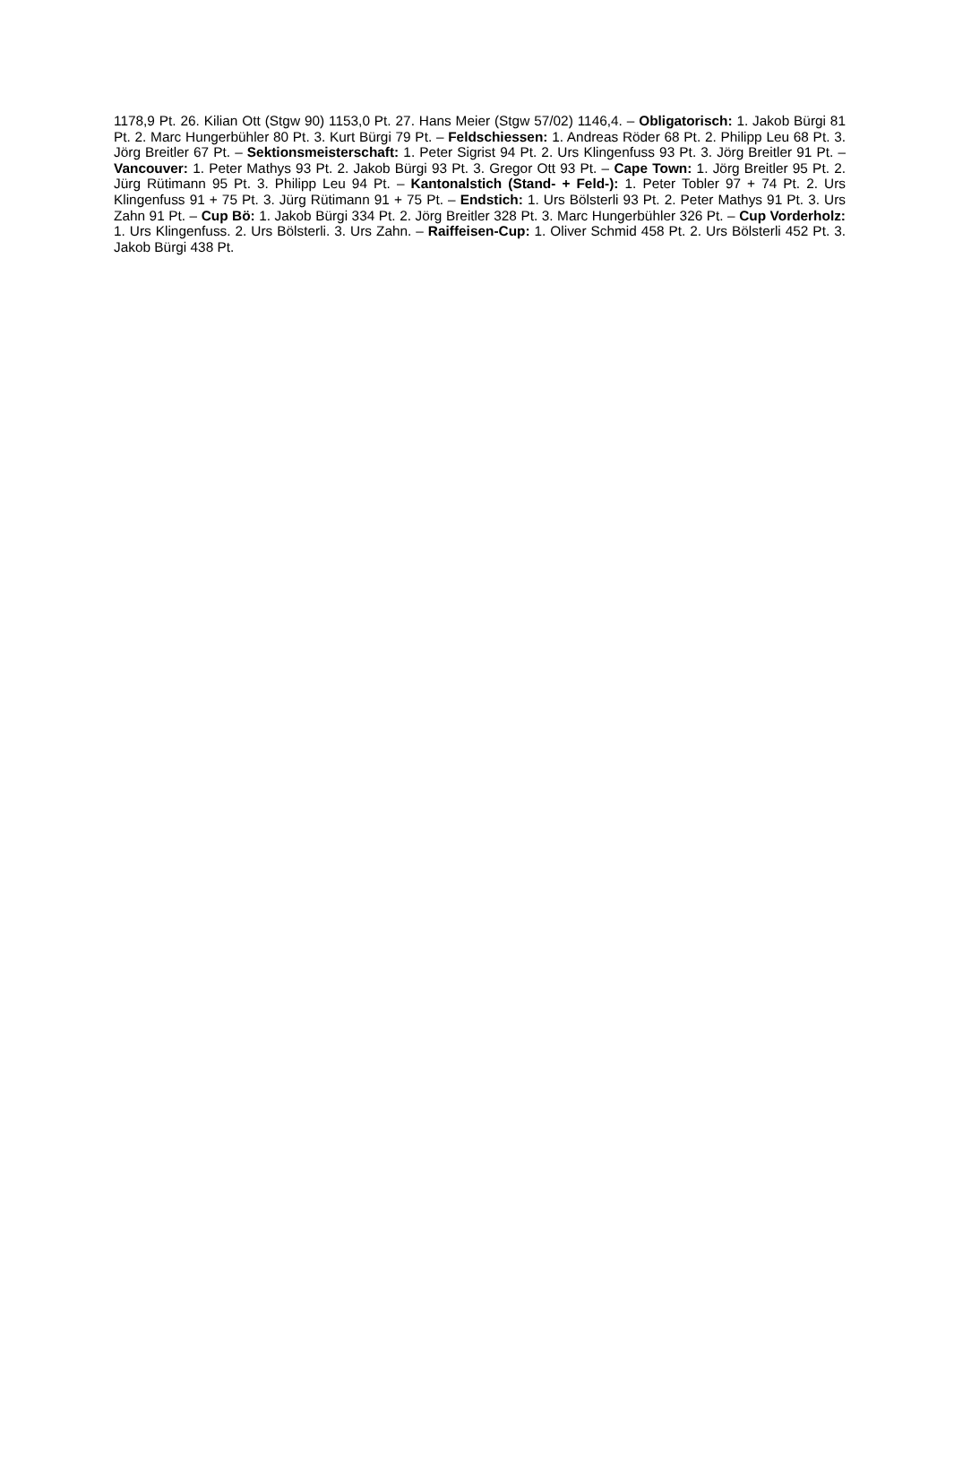1178,9 Pt. 26. Kilian Ott (Stgw 90) 1153,0 Pt. 27. Hans Meier (Stgw 57/02) 1146,4. – Obligatorisch: 1. Jakob Bürgi 81 Pt. 2. Marc Hungerbühler 80 Pt. 3. Kurt Bürgi 79 Pt. – Feldschiessen: 1. Andreas Röder 68 Pt. 2. Philipp Leu 68 Pt. 3. Jörg Breitler 67 Pt. – Sektionsmeisterschaft: 1. Peter Sigrist 94 Pt. 2. Urs Klingenfuss 93 Pt. 3. Jörg Breitler 91 Pt. – Vancouver: 1. Peter Mathys 93 Pt. 2. Jakob Bürgi 93 Pt. 3. Gregor Ott 93 Pt. – Cape Town: 1. Jörg Breitler 95 Pt. 2. Jürg Rütimann 95 Pt. 3. Philipp Leu 94 Pt. – Kantonalstich (Stand- + Feld-): 1. Peter Tobler 97 + 74 Pt. 2. Urs Klingenfuss 91 + 75 Pt. 3. Jürg Rütimann 91 + 75 Pt. – Endstich: 1. Urs Bölsterli 93 Pt. 2. Peter Mathys 91 Pt. 3. Urs Zahn 91 Pt. – Cup Bö: 1. Jakob Bürgi 334 Pt. 2. Jörg Breitler 328 Pt. 3. Marc Hungerbühler 326 Pt. – Cup Vorderholz: 1. Urs Klingenfuss. 2. Urs Bölsterli. 3. Urs Zahn. – Raiffeisen-Cup: 1. Oliver Schmid 458 Pt. 2. Urs Bölsterli 452 Pt. 3. Jakob Bürgi 438 Pt.